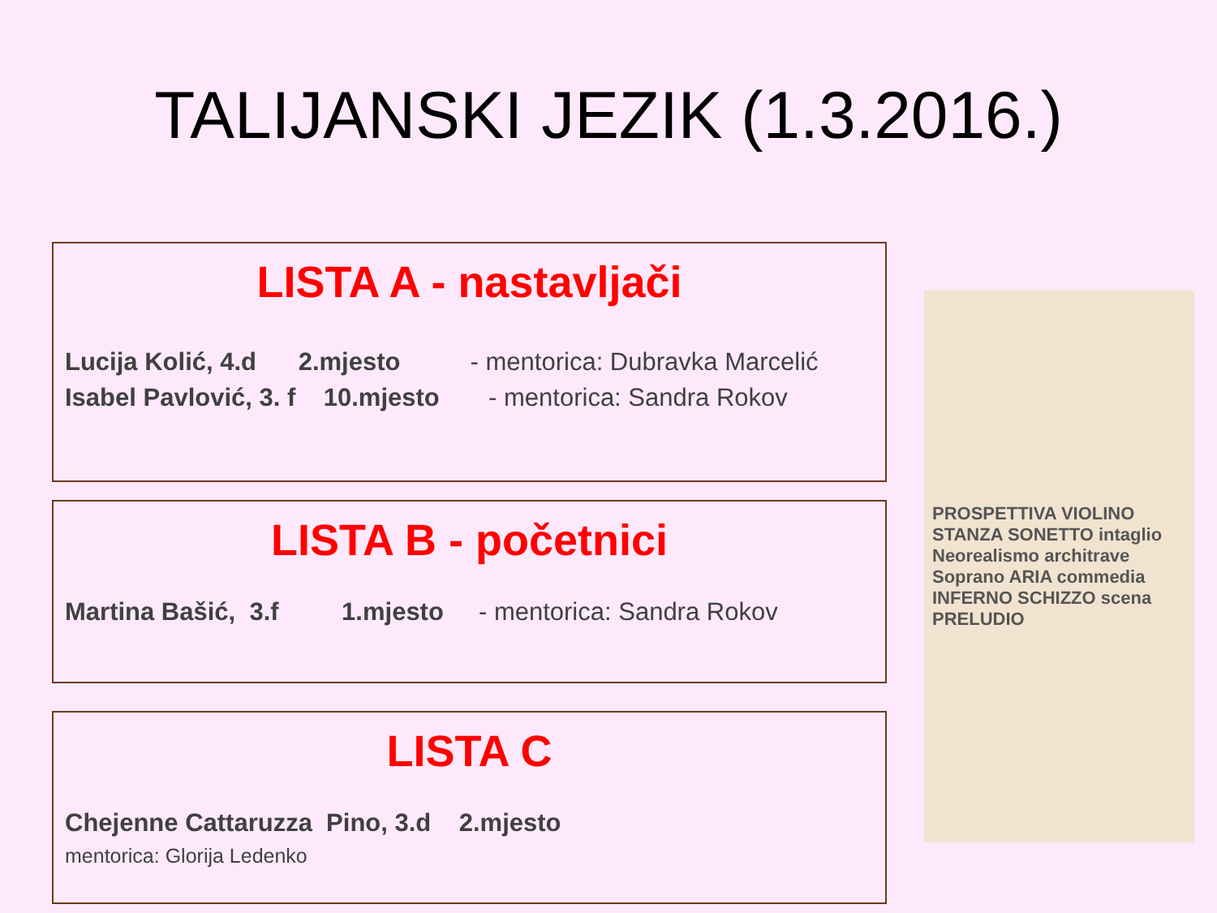TALIJANSKI JEZIK (1.3.2016.)
LISTA A - nastavljači
Lucija Kolić, 4.d 2.mjesto - mentorica: Dubravka Marcelić
Isabel Pavlović, 3. f 10.mjesto - mentorica: Sandra Rokov
LISTA B - početnici
Martina Bašić, 3.f 1.mjesto - mentorica: Sandra Rokov
LISTA C
Chejenne Cattaruzza Pino, 3.d 2.mjesto
mentorica: Glorija Ledenko
PROSPETTIVA VIOLINO STANZA SONETTO intaglio Neorealismo architrave Soprano ARIA commedia INFERNO SCHIZZO scena PRELUDIO